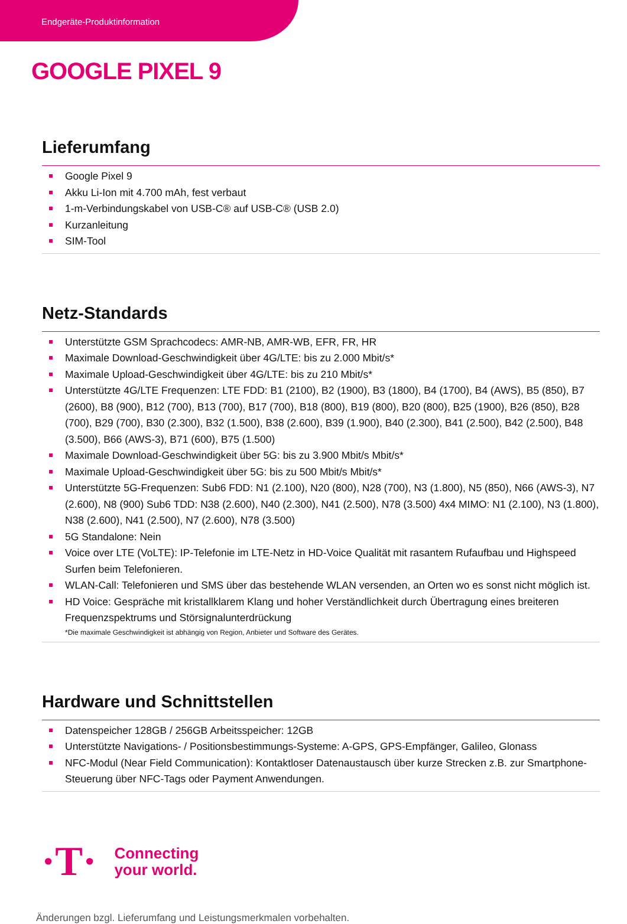Endgeräte-Produktinformation
GOOGLE PIXEL 9
Lieferumfang
Google Pixel 9
Akku Li-Ion mit 4.700 mAh, fest verbaut
1-m-Verbindungskabel von USB-C® auf USB-C® (USB 2.0)
Kurzanleitung
SIM-Tool
Netz-Standards
Unterstützte GSM Sprachcodecs: AMR-NB, AMR-WB, EFR, FR, HR
Maximale Download-Geschwindigkeit über 4G/LTE: bis zu 2.000 Mbit/s*
Maximale Upload-Geschwindigkeit über 4G/LTE: bis zu 210 Mbit/s*
Unterstützte 4G/LTE Frequenzen: LTE FDD: B1 (2100), B2 (1900), B3 (1800), B4 (1700), B4 (AWS), B5 (850), B7 (2600), B8 (900), B12 (700), B13 (700), B17 (700), B18 (800), B19 (800), B20 (800), B25 (1900), B26 (850), B28 (700), B29 (700), B30 (2.300), B32 (1.500), B38 (2.600), B39 (1.900), B40 (2.300), B41 (2.500), B42 (2.500), B48 (3.500), B66 (AWS-3), B71 (600), B75 (1.500)
Maximale Download-Geschwindigkeit über 5G: bis zu 3.900 Mbit/s Mbit/s*
Maximale Upload-Geschwindigkeit über 5G: bis zu 500 Mbit/s Mbit/s*
Unterstützte 5G-Frequenzen: Sub6 FDD: N1 (2.100), N20 (800), N28 (700), N3 (1.800), N5 (850), N66 (AWS-3), N7 (2.600), N8 (900) Sub6 TDD: N38 (2.600), N40 (2.300), N41 (2.500), N78 (3.500) 4x4 MIMO: N1 (2.100), N3 (1.800), N38 (2.600), N41 (2.500), N7 (2.600), N78 (3.500)
5G Standalone: Nein
Voice over LTE (VoLTE): IP-Telefonie im LTE-Netz in HD-Voice Qualität mit rasantem Rufaufbau und Highspeed Surfen beim Telefonieren.
WLAN-Call: Telefonieren und SMS über das bestehende WLAN versenden, an Orten wo es sonst nicht möglich ist.
HD Voice: Gespräche mit kristallklarem Klang und hoher Verständlichkeit durch Übertragung eines breiteren Frequenzspektrums und Störsignalunterdrückung
*Die maximale Geschwindigkeit ist abhängig von Region, Anbieter und Software des Gerätes.
Hardware und Schnittstellen
Datenspeicher 128GB / 256GB Arbeitsspeicher: 12GB
Unterstützte Navigations- / Positionsbestimmungs-Systeme: A-GPS, GPS-Empfänger, Galileo, Glonass
NFC-Modul (Near Field Communication): Kontaktloser Datenaustausch über kurze Strecken z.B. zur Smartphone-Steuerung über NFC-Tags oder Payment Anwendungen.
·T·
Connecting
your world.
Änderungen bzgl. Lieferumfang und Leistungsmerkmalen vorbehalten.